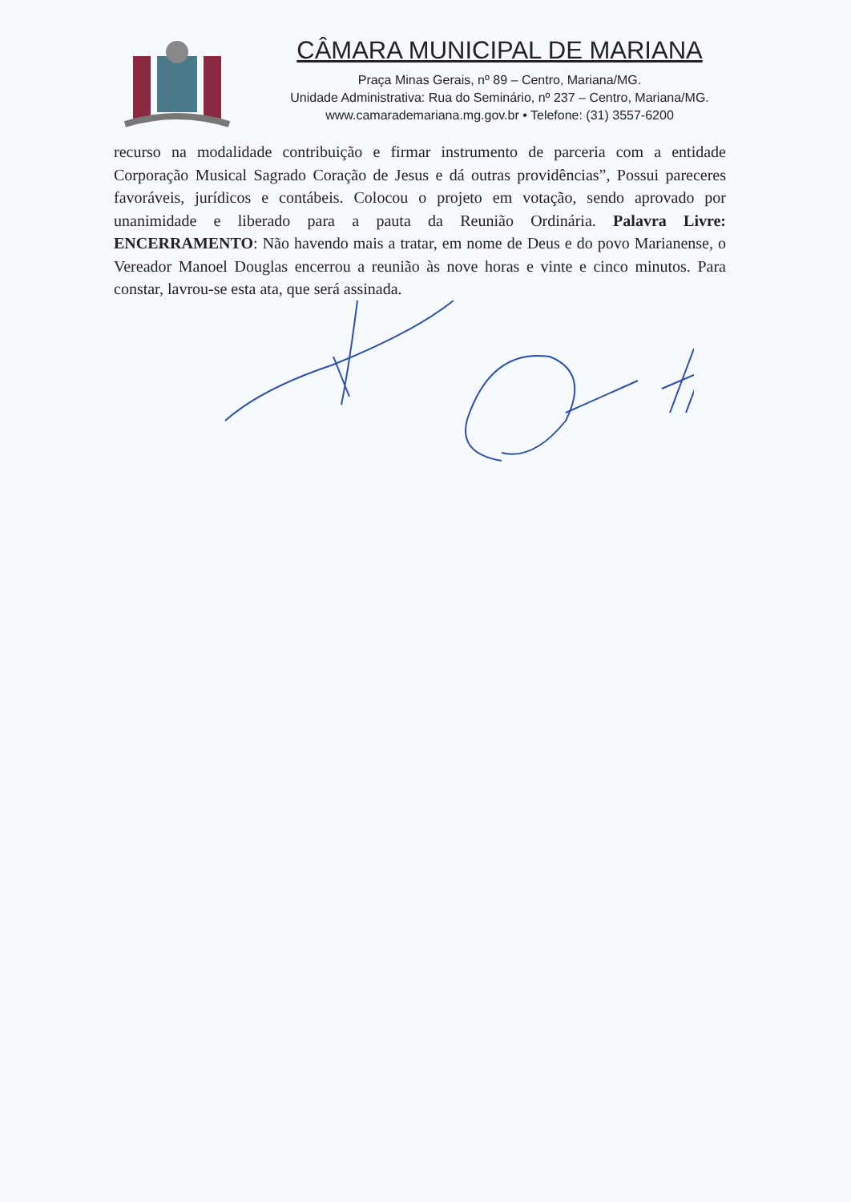CÂMARA MUNICIPAL DE MARIANA
Praça Minas Gerais, nº 89 – Centro, Mariana/MG.
Unidade Administrativa: Rua do Seminário, nº 237 – Centro, Mariana/MG.
www.camarademariana.mg.gov.br • Telefone: (31) 3557-6200
recurso na modalidade contribuição e firmar instrumento de parceria com a entidade Corporação Musical Sagrado Coração de Jesus e dá outras providências”, Possui pareceres favoráveis, jurídicos e contábeis. Colocou o projeto em votação, sendo aprovado por unanimidade e liberado para a pauta da Reunião Ordinária. Palavra Livre: ENCERRAMENTO: Não havendo mais a tratar, em nome de Deus e do povo Marianense, o Vereador Manoel Douglas encerrou a reunião às nove horas e vinte e cinco minutos. Para constar, lavrou-se esta ata, que será assinada.